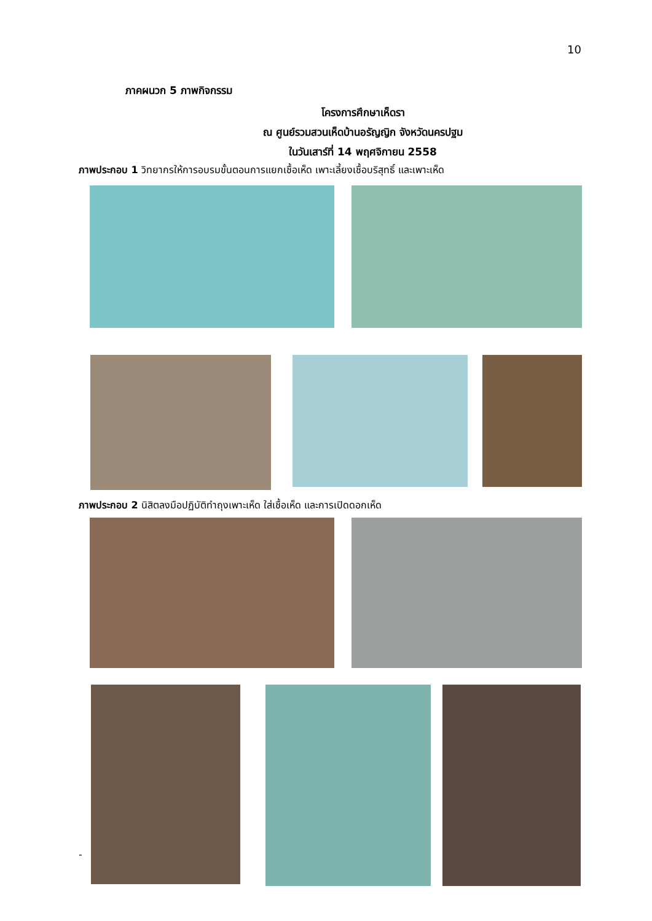10
ภาคผนวก 5 ภาพกิจกรรม
โครงการศึกษาเห็ดรา
ณ ศูนย์รวมสวนเห็ดบ้านอรัญญิก จังหวัดนครปฐม
ในวันเสาร์ที่ 14 พฤศจิกายน 2558
ภาพประกอบ 1 วิทยากรให้การอบรมขั้นตอนการแยกเชื้อเห็ด เพาะเลี้ยงเชื้อบริสุทธิ์ และเพาะเห็ด
ภาพประกอบ 2 นิสิตลงมือปฏิบัติทำถุงเพาะเห็ด ใส่เชื้อเห็ด และการเปิดดอกเห็ด
-